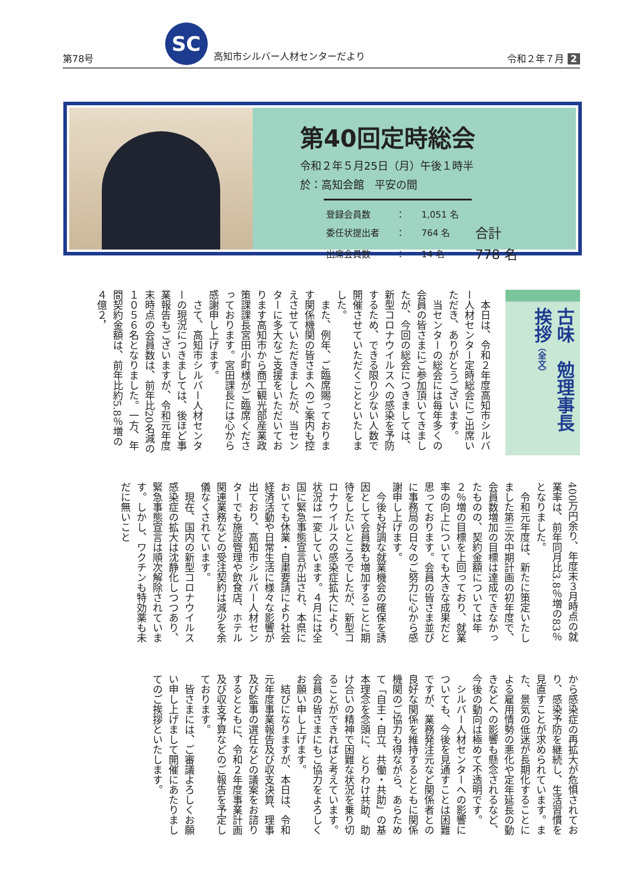第78号 SC 高知市シルバー人材センターだより 令和２年７月 2
第40回定時総会
令和２年５月25日（月）午後１時半
於：高知会館　平安の間
| 登録会員数 | ： | 1,051 名 | |
| 委任状提出者 | ： | 764 名 | 合計 |
| 出席会員数 | ： | 14 名 | 778 名 |
古味　勉理事長
挨拶（全文）
本日は、令和２年度高知市シルバー人材センター定時総会にご出席いただき、ありがとうございます。
当センターの総会には毎年多くの会員の皆さまにご参加頂いてきましたが、今回の総会につきましては、新型コロナウイルスへの感染を予防するため、できる限り少ない人数で開催させていただくことといたしました。
また、例年、ご臨席賜っております関係機関の皆さまへのご案内も控えさせていただきましたが、当センターに多大なご支援をいただいております高知市から商工観光部産業政策課課長宮田小町様がご臨席くださっております。宮田課長には心から感謝申し上げます。
さて、高知市シルバー人材センターの現況につきましては、後ほど事業報告もございますが、令和元年度末時点の会員数は、前年比20名減の１０５６名となりました。一方、年間契約金額は、前年比約5.8％増の４億２，
400万円余り、年度末３月時点の就業率は、前年同月比3.8％増の83％となりました。
令和元年度は、新たに策定いたしました第三次中期計画の初年度で、会員数増加の目標は達成できなかったものの、契約金額については年２％増の目標を上回っており、就業率の向上についても大きな成果だと思っております。会員の皆さま並びに事務局の日々のご努力に心から感謝申し上げます。
今後も好調な就業機会の確保を誘因として会員数も増加することに期待をしたいところでしたが、新型コロナウイルスの感染症拡大により、状況は一変しています。４月には全国に緊急事態宣言が出され、本県においても休業・自粛要請により社会経済活動や日常生活に様々な影響が出ており、高知市シルバー人材センターでも施設管理や飲食店、ホテル関連業務などの受注契約は減少を余儀なくされています。
現在、国内の新型コロナウイルス感染症の拡大は沈静化しつつあり、緊急事態宣言は順次解除されています。しかし、ワクチンも特効薬も未だに無いこと
から感染症の再拡大が危惧されており、感染予防を継続し、生活習慣を見直すことが求められています。また、景気の低迷が長期化することによる雇用情勢の悪化や定年延長の動きなどへの影響も懸念されるなど、今後の動向は極めて不透明です。
シルバー人材センターへの影響についても、今後を見通すことは困難ですが、業務発注元など関係者との良好な関係を維持するとともに関係機関のご協力も得ながら、あらためて「自主・自立、共働・共助」の基本理念を念頭に、とりわけ共助、助け合いの精神で困難な状況を乗り切ることができればと考えています。会員の皆さまにもご協力をよろしくお願い申し上げます。
結びになりますが、本日は、令和元年度事業報告及び収支決算、理事及び監事の選任などの議案をお諮りするとともに、令和２年度事業計画及び収支予算などのご報告を予定しております。
皆さまには、ご審議よろしくお願い申し上げまして開催にあたりましてのご挨拶といたします。